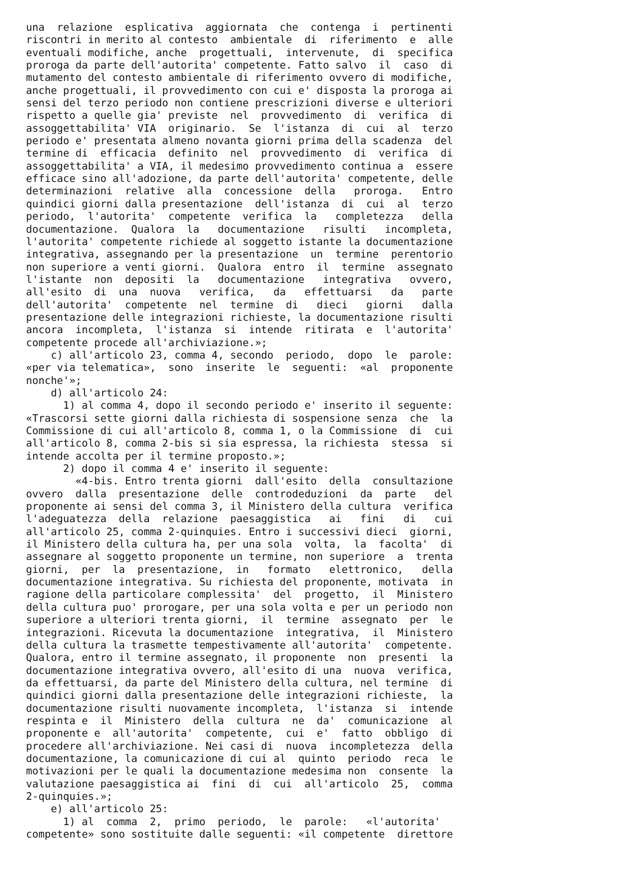una  relazione  esplicativa  aggiornata  che  contenga  i  pertinenti
riscontri in merito al contesto  ambientale  di  riferimento  e  alle
eventuali modifiche, anche  progettuali,  intervenute,  di  specifica
proroga da parte dell'autorita' competente. Fatto salvo  il  caso  di
mutamento del contesto ambientale di riferimento ovvero di modifiche,
anche progettuali, il provvedimento con cui e' disposta la proroga ai
sensi del terzo periodo non contiene prescrizioni diverse e ulteriori
rispetto a quelle gia' previste  nel  provvedimento  di  verifica  di
assoggettabilita' VIA  originario.  Se  l'istanza  di  cui  al  terzo
periodo e' presentata almeno novanta giorni prima della scadenza  del
termine di  efficacia  definito  nel  provvedimento  di  verifica  di
assoggettabilita' a VIA, il medesimo provvedimento continua a  essere
efficace sino all'adozione, da parte dell'autorita' competente, delle
determinazioni  relative  alla  concessione  della   proroga.   Entro
quindici giorni dalla presentazione  dell'istanza  di  cui  al  terzo
periodo,  l'autorita'  competente  verifica  la   completezza   della
documentazione.  Qualora  la   documentazione   risulti   incompleta,
l'autorita' competente richiede al soggetto istante la documentazione
integrativa, assegnando per la presentazione  un  termine  perentorio
non superiore a venti giorni.  Qualora  entro  il  termine  assegnato
l'istante  non  depositi  la   documentazione   integrativa   ovvero,
all'esito  di  una  nuova   verifica,   da   effettuarsi   da   parte
dell'autorita'  competente  nel  termine  di   dieci   giorni   dalla
presentazione delle integrazioni richieste, la documentazione risulti
ancora  incompleta,  l'istanza  si  intende  ritirata  e  l'autorita'
competente procede all'archiviazione.»;
    c) all'articolo 23, comma 4, secondo  periodo,  dopo  le  parole:
«per via telematica»,  sono  inserite  le  seguenti:  «al  proponente
nonche'»;
    d) all'articolo 24:
      1) al comma 4, dopo il secondo periodo e' inserito il seguente:
«Trascorsi sette giorni dalla richiesta di sospensione senza  che  la
Commissione di cui all'articolo 8, comma 1, o la Commissione  di  cui
all'articolo 8, comma 2-bis si sia espressa, la richiesta  stessa  si
intende accolta per il termine proposto.»;
      2) dopo il comma 4 e' inserito il seguente:
        «4-bis. Entro trenta giorni  dall'esito  della  consultazione
ovvero  dalla  presentazione  delle  controdeduzioni  da  parte   del
proponente ai sensi del comma 3, il Ministero della cultura  verifica
l'adeguatezza  della  relazione  paesaggistica   ai   fini   di   cui
all'articolo 25, comma 2-quinquies. Entro i successivi dieci  giorni,
il Ministero della cultura ha, per una sola  volta,  la  facolta'  di
assegnare al soggetto proponente un termine, non superiore  a  trenta
giorni,  per  la  presentazione,  in   formato   elettronico,   della
documentazione integrativa. Su richiesta del proponente, motivata  in
ragione della particolare complessita'  del  progetto,  il  Ministero
della cultura puo' prorogare, per una sola volta e per un periodo non
superiore a ulteriori trenta giorni,  il  termine  assegnato  per  le
integrazioni. Ricevuta la documentazione  integrativa,  il  Ministero
della cultura la trasmette tempestivamente all'autorita'  competente.
Qualora, entro il termine assegnato, il proponente  non  presenti  la
documentazione integrativa ovvero, all'esito di una  nuova  verifica,
da effettuarsi, da parte del Ministero della cultura, nel termine  di
quindici giorni dalla presentazione delle integrazioni richieste,  la
documentazione risulti nuovamente incompleta,  l'istanza  si  intende
respinta e  il  Ministero  della  cultura  ne  da'  comunicazione  al
proponente e  all'autorita'  competente,  cui  e'  fatto  obbligo  di
procedere all'archiviazione. Nei casi di  nuova  incompletezza  della
documentazione, la comunicazione di cui al  quinto  periodo  reca  le
motivazioni per le quali la documentazione medesima non  consente  la
valutazione paesaggistica ai  fini  di  cui  all'articolo  25,  comma
2-quinquies.»;
    e) all'articolo 25:
      1) al  comma  2,  primo  periodo,  le  parole:   «l'autorita'
competente» sono sostituite dalle seguenti: «il competente  direttore